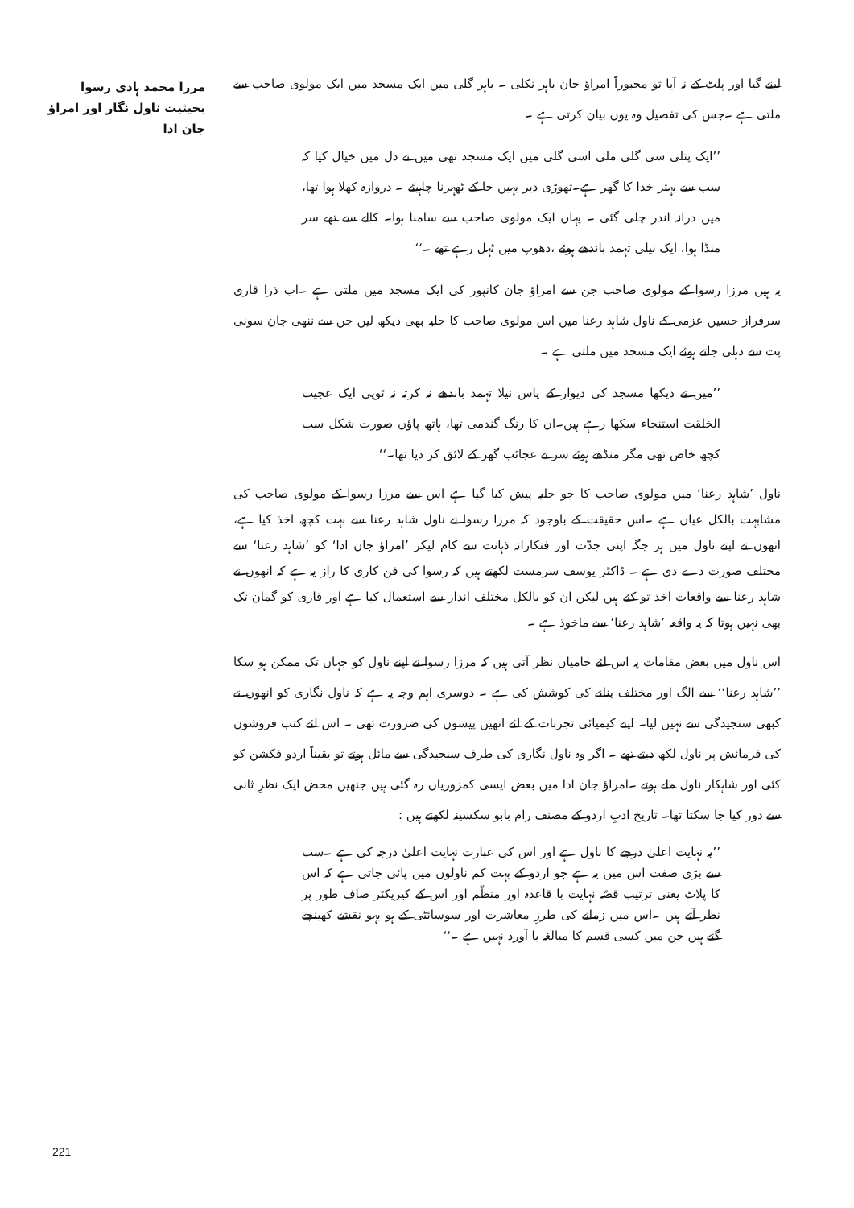مرزا محمد ہادی رسوا بحیثیت ناول نگار اور امراؤ جان ادا
لینے گیا اور پلٹ کے نہ آیا تو مجبوراً امراؤ جان باہر نکلی ۔ باہر گلی میں ایک مسجد میں ایک مولوی صاحب سے ملتی ہے ۔جس کی تفصیل وہ یوں بیان کرتی ہے ۔
’’ایک پتلی سی گلی ملی اسی گلی میں ایک مسجد تھی میں نے دل میں خیال کیا کہ سب سے بہتر خدا کا گھر ہے۔تھوڑی دیر یہیں جا کے ٹھہرنا چاہیئے ۔ دروازہ کھلا ہوا تھا، میں درانہ اندر چلی گئی ۔ یہاں ایک مولوی صاحب سے سامنا ہوا۔ کالے سے تھے سر منڈا ہوا، ایک نیلی تہمد باندھے ہوئے ،دھوپ میں ٹہل رہے تھے ۔‘‘
یہ ہیں مرزا رسوا کے مولوی صاحب جن سے امراؤ جان کانپور کی ایک مسجد میں ملتی ہے ۔اب ذرا قاری سرفراز حسین عزمی کے ناول شاہد رعنا میں اس مولوی صاحب کا حلیہ بھی دیکھ لیں جن سے ننھی جان سونی پت سے دہلی جاتے ہوئے ایک مسجد میں ملتی ہے ۔
’’میں نے دیکھا مسجد کی دیوار کے پاس نیلا تہمد باندھے نہ کرتہ نہ ٹوپی ایک عجیب الخلقت استنجاء سکھا رہے ہیں۔ان کا رنگ گندمی تھا، ہاتھ پاؤں صورت شکل سب کچھ خاص تھی مگر منڈھے ہوئے سر نے عجائب گھر کے لائق کر دیا تھا۔‘‘
ناول ’شاہد رعنا‘ میں مولوی صاحب کا جو حلیہ پیش کیا گیا ہے اس سے مرزا رسوا کے مولوی صاحب کی مشابہت بالکل عیاں ہے ۔اس حقیقت کے باوجود کہ مرزا رسوا نے ناول شاہد رعنا سے بہت کچھ اخذ کیا ہے، انھوں نے اپنے ناول میں ہر جگہ اپنی جدّت اور فنکارانہ ذہانت سے کام لیکر ’امراؤ جان ادا‘ کو ’شاہد رعنا‘ سے مختلف صورت دے دی ہے ۔ ڈاکٹر یوسف سرمست لکھتے ہیں کہ رسوا کی فن کاری کا راز یہ ہے کہ انھوں نے شاہد رعنا سے واقعات اخذ تو کئے ہیں لیکن ان کو بالکل مختلف انداز سے استعمال کیا ہے اور قاری کو گمان تک بھی نہیں ہوتا کہ یہ واقعہ ’شاہد رعنا‘ سے ماخوذ ہے ۔
اس ناول میں بعض مقامات پہ اس لئے خامیاں نظر آتی ہیں کہ مرزا رسوا نے اپنے ناول کو جہاں تک ممکن ہو سکا ’’شاہد رعنا‘‘ سے الگ اور مختلف بنانے کی کوشش کی ہے ۔ دوسری اہم وجہ یہ ہے کہ ناول نگاری کو انھوں نے کبھی سنجیدگی سے نہیں لیا۔ اپنے کیمیائی تجربات کے لئے انھیں پیسوں کی ضرورت تھی ۔ اس لئے کتب فروشوں کی فرمائش پر ناول لکھ دیتے تھے ۔ اگر وہ ناول نگاری کی طرف سنجیدگی سے مائل ہوتے تو یقیناً اردو فکشن کو کئی اور شاہکار ناول ملے ہوتے ۔امراؤ جان ادا میں بعض ایسی کمزوریاں رہ گئی ہیں جنھیں محض ایک نظرِ ثانی سے دور کیا جا سکتا تھا۔ تاریخ ادبِ اردو کے مصنف رام بابو سکسینہ لکھتے ہیں :
’’یہ نہایت اعلیٰ درجے کا ناول ہے اور اس کی عبارت نہایت اعلیٰ درجہ کی ہے ۔سب سے بڑی صفت اس میں یہ ہے جو اردو کے بہت کم ناولوں میں پائی جاتی ہے کہ اس کا پلاٹ یعنی ترتیب قصّہ نہایت با قاعدہ اور منظّم اور اس کے کیریکٹر صاف طور پر نظر آتے ہیں ۔اس میں زمانے کی طرزِ معاشرت اور سوسائٹی کے ہو بہو نقشے کھینچے گئے ہیں جن میں کسی قسم کا مبالغہ یا آورد نہیں ہے ۔‘‘
221